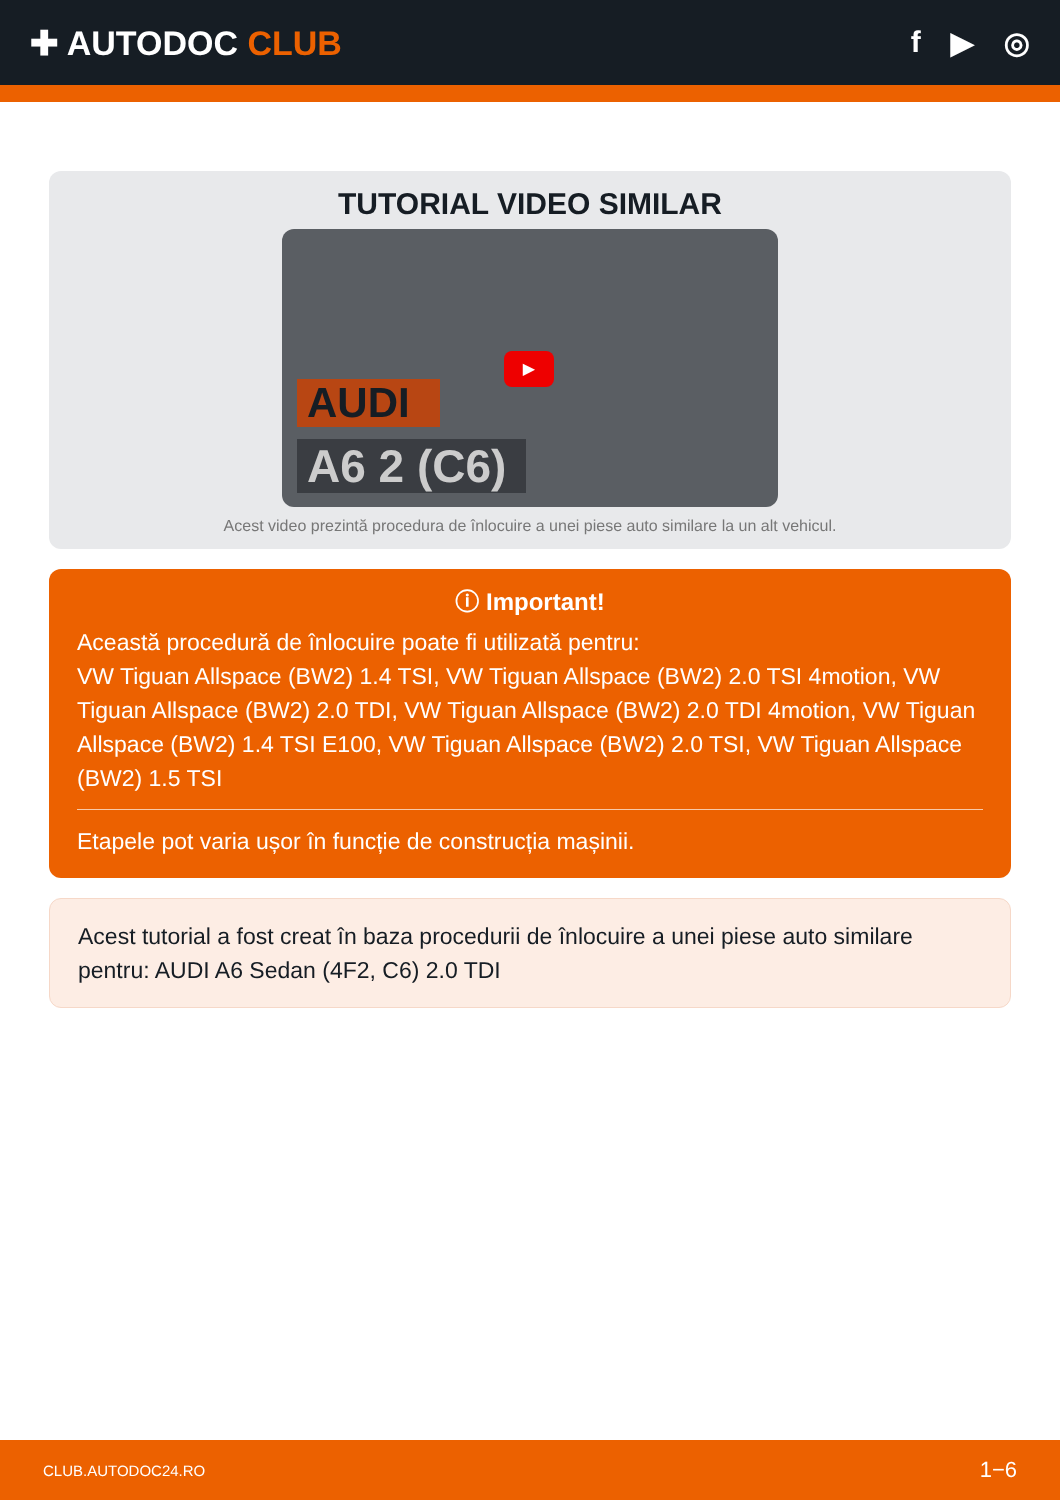✚ AUTODOC CLUB f ▶ ◎
TUTORIAL VIDEO SIMILAR
AUDI
A6 2 (C6)
▶
Acest video prezintă procedura de înlocuire a unei piese auto similare la un alt vehicul.
ⓘ Important!
Această procedură de înlocuire poate fi utilizată pentru:
VW Tiguan Allspace (BW2) 1.4 TSI, VW Tiguan Allspace (BW2) 2.0 TSI 4motion, VW Tiguan Allspace (BW2) 2.0 TDI, VW Tiguan Allspace (BW2) 2.0 TDI 4motion, VW Tiguan Allspace (BW2) 1.4 TSI E100, VW Tiguan Allspace (BW2) 2.0 TSI, VW Tiguan Allspace (BW2) 1.5 TSI
Etapele pot varia ușor în funcție de construcția mașinii.
Acest tutorial a fost creat în baza procedurii de înlocuire a unei piese auto similare pentru: AUDI A6 Sedan (4F2, C6) 2.0 TDI
CLUB.AUTODOC24.RO 1−6